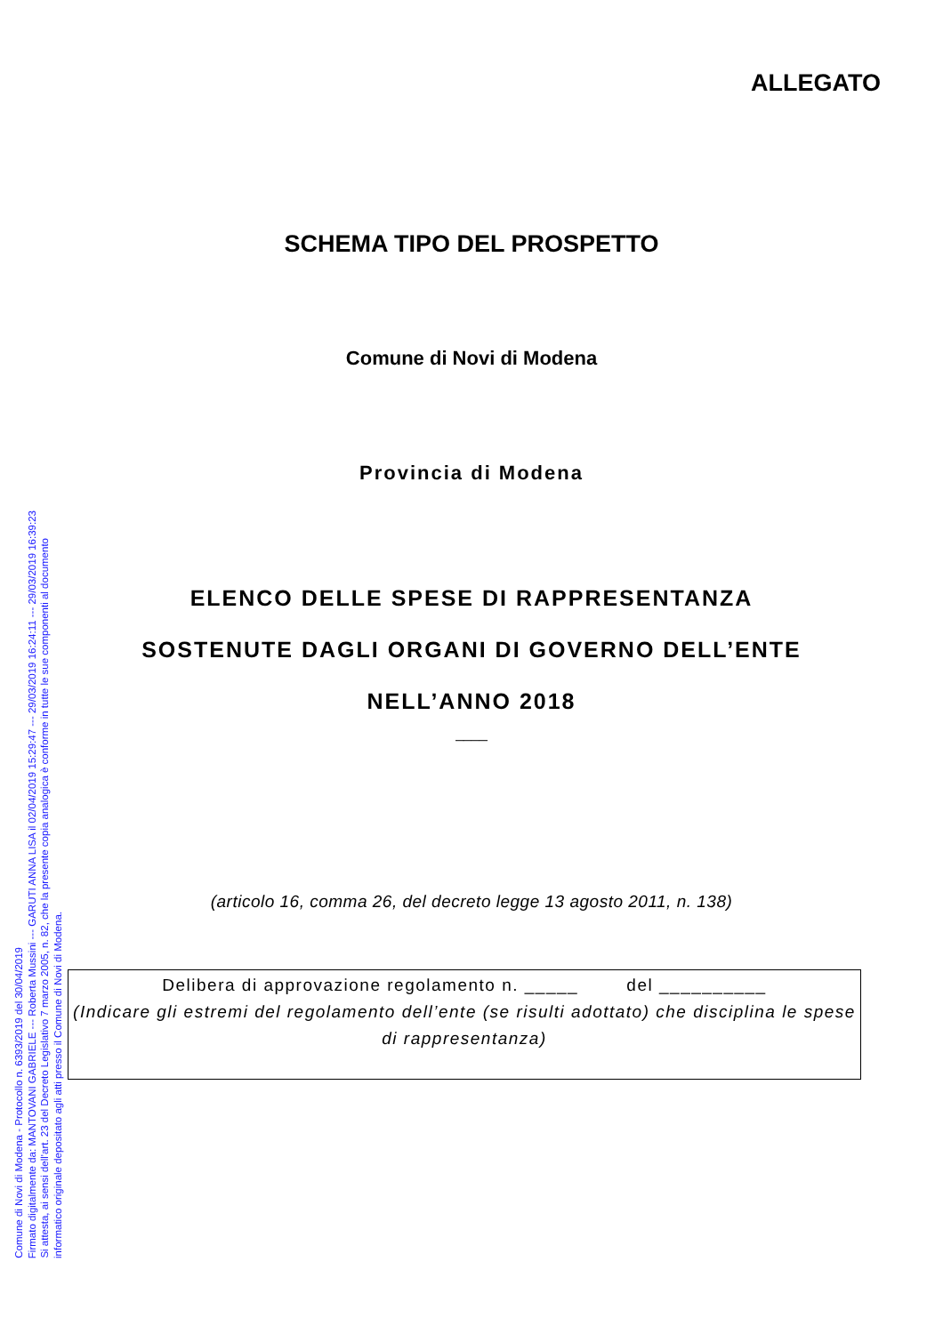ALLEGATO
SCHEMA TIPO DEL PROSPETTO
Comune di Novi di Modena
Provincia di Modena
ELENCO DELLE SPESE DI RAPPRESENTANZA
SOSTENUTE DAGLI ORGANI DI GOVERNO DELL’ENTE
NELL’ANNO 2018
____
(articolo 16, comma 26, del decreto legge 13 agosto 2011, n. 138)
Delibera di approvazione regolamento n. _____ del __________
(Indicare gli estremi del regolamento dell’ente (se risulti adottato) che disciplina le spese di rappresentanza)
Comune di Novi di Modena - Protocollo n. 6393/2019 del 30/04/2019
Firmato digitalmente da: MANTOVANI GABRIELE --- Roberta Mussini --- GARUTI ANNA LISA il 02/04/2019 15:29:47 --- 29/03/2019 16:24:11 --- 29/03/2019 16:39:23
Si attesta, ai sensi dell'art. 23 del Decreto Legislativo 7 marzo 2005, n. 82, che la presente copia analogica è conforme in tutte le sue componenti al documento
informatico originale depositato agli atti presso il Comune di Novi di Modena.